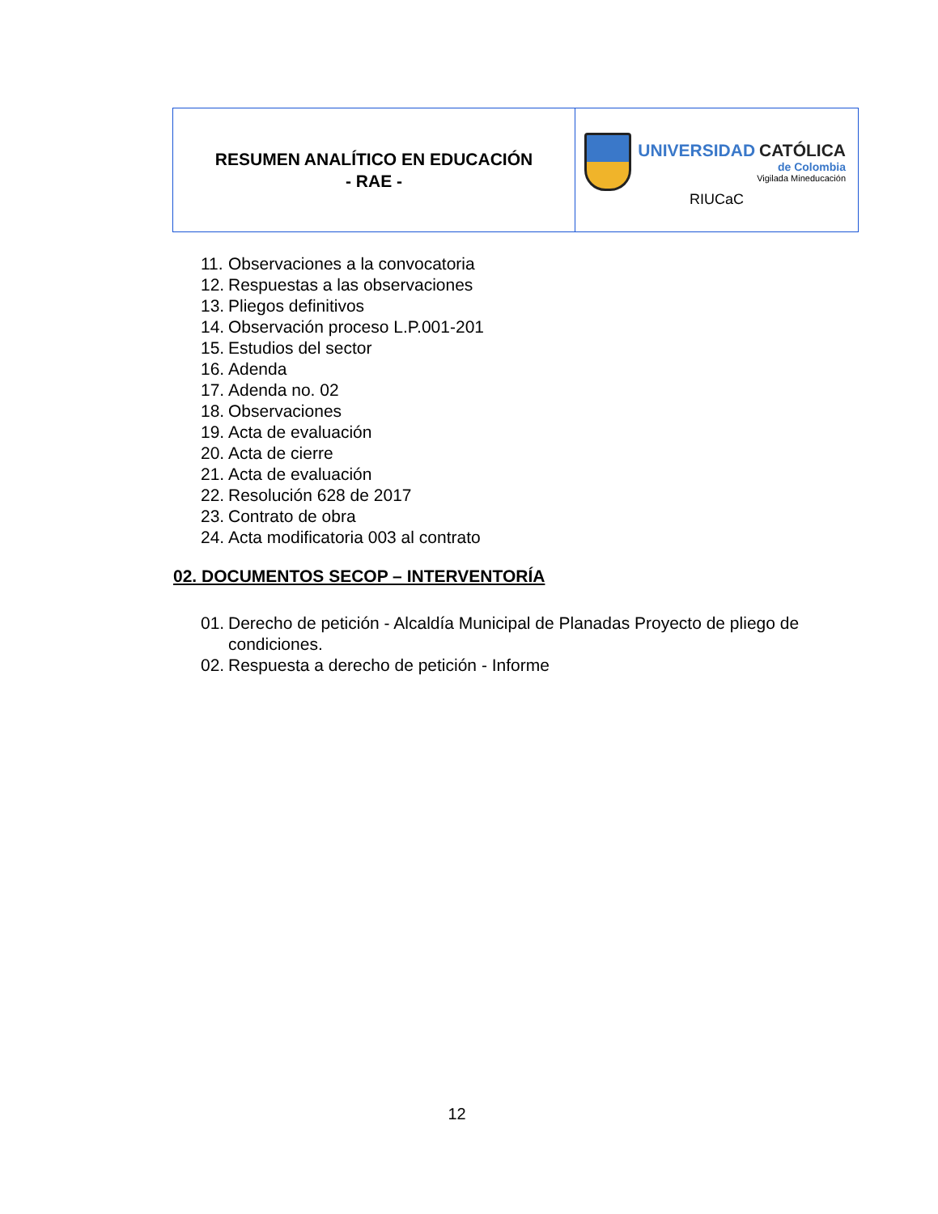| RESUMEN ANALÍTICO EN EDUCACIÓN - RAE - | UNIVERSIDAD CATÓLICA de Colombia Vigilada Mineducación RIUCaC |
11. Observaciones a la convocatoria
12. Respuestas a las observaciones
13. Pliegos definitivos
14. Observación proceso L.P.001-201
15. Estudios del sector
16. Adenda
17. Adenda no. 02
18. Observaciones
19. Acta de evaluación
20. Acta de cierre
21. Acta de evaluación
22. Resolución 628 de 2017
23. Contrato de obra
24. Acta modificatoria 003 al contrato
02. DOCUMENTOS SECOP – INTERVENTORÍA
01. Derecho de petición - Alcaldía Municipal de Planadas Proyecto de pliego de condiciones.
02. Respuesta a derecho de petición - Informe
12